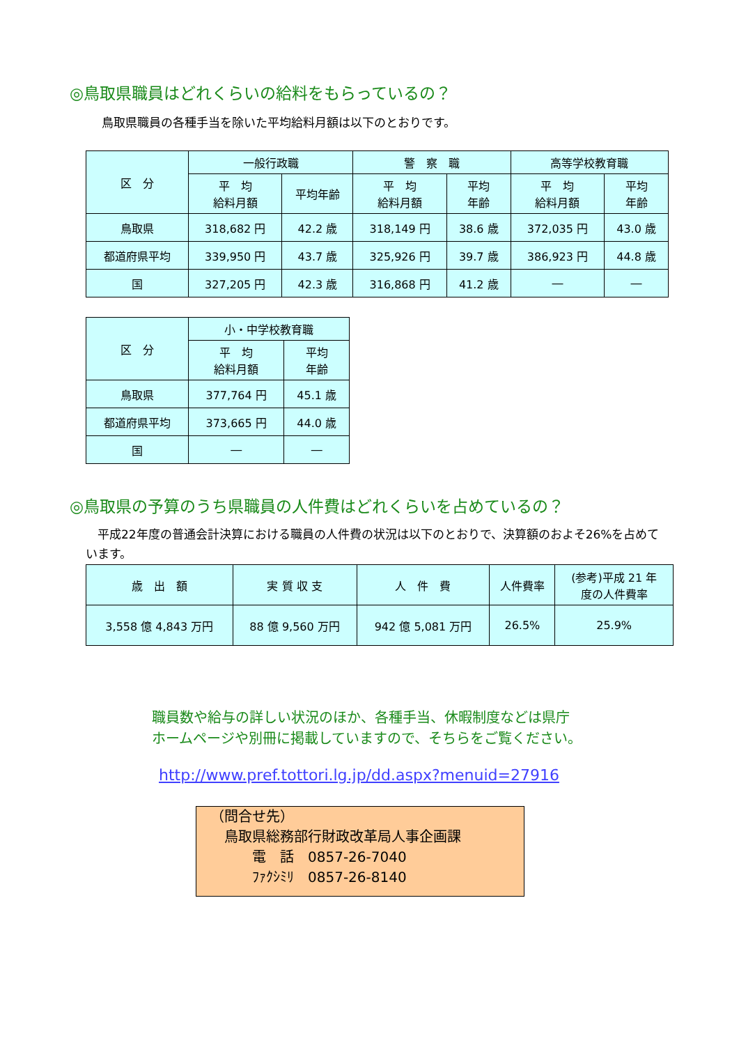◎鳥取県職員はどれくらいの給料をもらっているの？
鳥取県職員の各種手当を除いた平均給料月額は以下のとおりです。
| 区 分 | 一般行政職 | | 警 察 職 | | 高等学校教育職 | |
| --- | --- | --- | --- | --- | --- | --- |
| | 平 均 給料月額 | 平均年齢 | 平 均 給料月額 | 平均 年齢 | 平 均 給料月額 | 平均 年齢 |
| 鳥取県 | 318,682 円 | 42.2 歳 | 318,149 円 | 38.6 歳 | 372,035 円 | 43.0 歳 |
| 都道府県平均 | 339,950 円 | 43.7 歳 | 325,926 円 | 39.7 歳 | 386,923 円 | 44.8 歳 |
| 国 | 327,205 円 | 42.3 歳 | 316,868 円 | 41.2 歳 | ― | ― |
| 区 分 | 小・中学校教育職 | |
| --- | --- | --- |
| | 平 均 給料月額 | 平均 年齢 |
| 鳥取県 | 377,764 円 | 45.1 歳 |
| 都道府県平均 | 373,665 円 | 44.0 歳 |
| 国 | ― | ― |
◎鳥取県の予算のうち県職員の人件費はどれくらいを占めているの？
　平成22年度の普通会計決算における職員の人件費の状況は以下のとおりで、決算額のおよそ26%を占めています。
| 歳 出 額 | 実 質 収 支 | 人 件 費 | 人件費率 | (参考)平成 21 年 度の人件費率 |
| --- | --- | --- | --- | --- |
| 3,558 億 4,843 万円 | 88 億 9,560 万円 | 942 億 5,081 万円 | 26.5% | 25.9% |
職員数や給与の詳しい状況のほか、各種手当、休暇制度などは県庁
ホームページや別冊に掲載していますので、そちらをご覧ください。
http://www.pref.tottori.lg.jp/dd.aspx?menuid=27916
（問合せ先）
　鳥取県総務部行財政改革局人事企画課
　　　電　話　0857-26-7040
　　　ﾌｧｸｼﾐﾘ　0857-26-8140